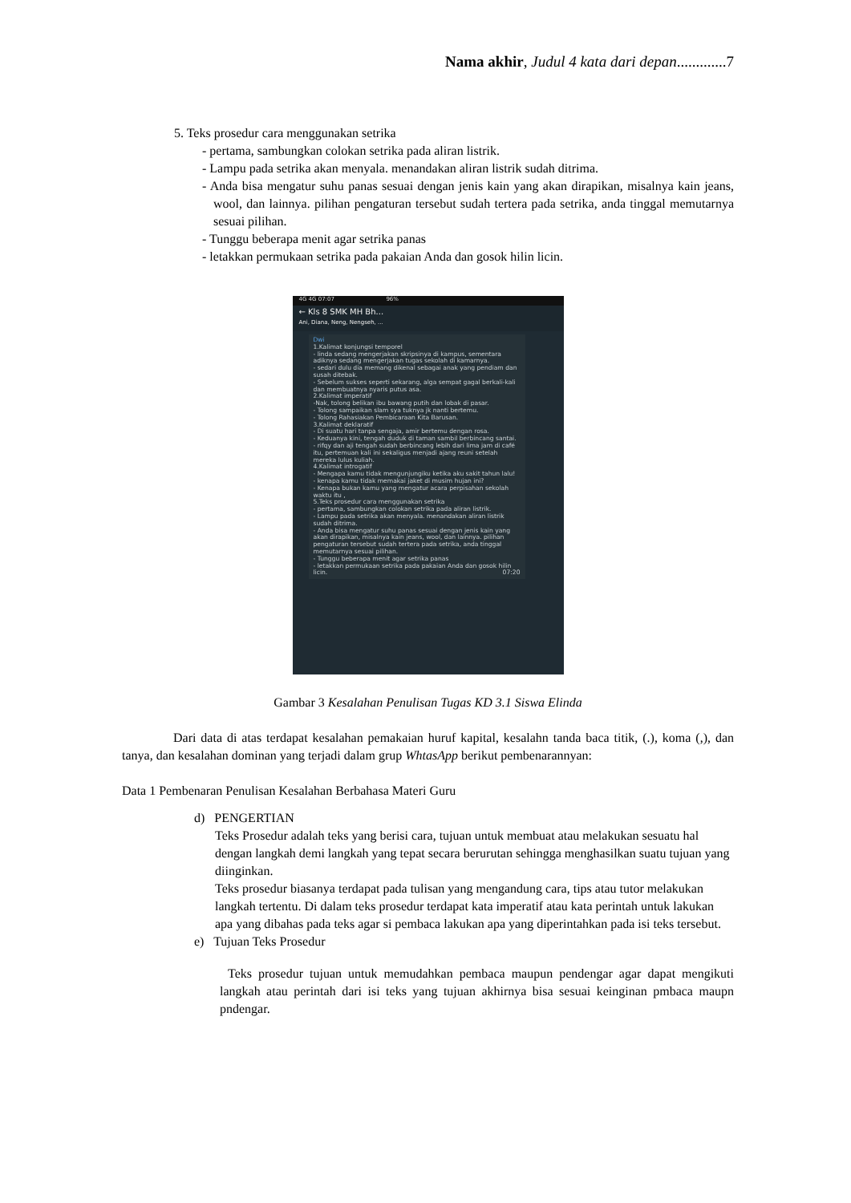Nama akhir, Judul 4 kata dari depan.............7
5. Teks prosedur cara menggunakan setrika
- pertama, sambungkan colokan setrika pada aliran listrik.
- Lampu pada setrika akan menyala. menandakan aliran listrik sudah ditrima.
- Anda bisa mengatur suhu panas sesuai dengan jenis kain yang akan dirapikan, misalnya kain jeans, wool, dan lainnya. pilihan pengaturan tersebut sudah tertera pada setrika, anda tinggal memutarnya sesuai pilihan.
- Tunggu beberapa menit agar setrika panas
- letakkan permukaan setrika pada pakaian Anda dan gosok hilin licin.
4G 4G 07:07 96%
← Kls 8 SMK MH Bh...
Ani, Diana, Neng, Nengseh, ...
Dwi
1.Kalimat konjungsi temporel
- linda sedang mengerjakan skripsinya di kampus, sementara adiknya sedang mengerjakan tugas sekolah di kamarnya.
- sedari dulu dia memang dikenal sebagai anak yang pendiam dan susah ditebak.
- Sebelum sukses seperti sekarang, alga sempat gagal berkali-kali dan membuatnya nyaris putus asa.
2.Kalimat imperatif
-Nak, tolong belikan ibu bawang putih dan lobak di pasar.
- Tolong sampaikan slam sya tuknya jk nanti bertemu.
- Tolong Rahasiakan Pembicaraan Kita Barusan.
3.Kalimat deklaratif
- Di suatu hari tanpa sengaja, amir bertemu dengan rosa.
- Keduanya kini, tengah duduk di taman sambil berbincang santai.
- rifqy dan aji tengah sudah berbincang lebih dari lima jam di café itu, pertemuan kali ini sekaligus menjadi ajang reuni setelah mereka lulus kuliah.
4.Kalimat introgatif
- Mengapa kamu tidak mengunjungiku ketika aku sakit tahun lalu!
- kenapa kamu tidak memakai jaket di musim hujan ini?
- Kenapa bukan kamu yang mengatur acara perpisahan sekolah waktu itu ,
5.Teks prosedur cara menggunakan setrika
- pertama, sambungkan colokan setrika pada aliran listrik.
- Lampu pada setrika akan menyala. menandakan aliran listrik sudah ditrima.
- Anda bisa mengatur suhu panas sesuai dengan jenis kain yang akan dirapikan, misalnya kain jeans, wool, dan lainnya. pilihan pengaturan tersebut sudah tertera pada setrika, anda tinggal memutarnya sesuai pilihan.
- Tunggu beberapa menit agar setrika panas
- letakkan permukaan setrika pada pakaian Anda dan gosok hilin licin. 07:20
Gambar 3 Kesalahan Penulisan Tugas KD 3.1 Siswa Elinda
Dari data di atas terdapat kesalahan pemakaian huruf kapital, kesalahn tanda baca titik, (.), koma (,), dan tanya, dan kesalahan dominan yang terjadi dalam grup WhtasApp berikut pembenarannyan:
Data 1 Pembenaran Penulisan Kesalahan Berbahasa Materi Guru
d) PENGERTIAN
Teks Prosedur adalah teks yang berisi cara, tujuan untuk membuat atau melakukan sesuatu hal dengan langkah demi langkah yang tepat secara berurutan sehingga menghasilkan suatu tujuan yang diinginkan.
Teks prosedur biasanya terdapat pada tulisan yang mengandung cara, tips atau tutor melakukan langkah tertentu. Di dalam teks prosedur terdapat kata imperatif atau kata perintah untuk lakukan apa yang dibahas pada teks agar si pembaca lakukan apa yang diperintahkan pada isi teks tersebut.
e) Tujuan Teks Prosedur
Teks prosedur tujuan untuk memudahkan pembaca maupun pendengar agar dapat mengikuti langkah atau perintah dari isi teks yang tujuan akhirnya bisa sesuai keinginan pmbaca maupn pndengar.